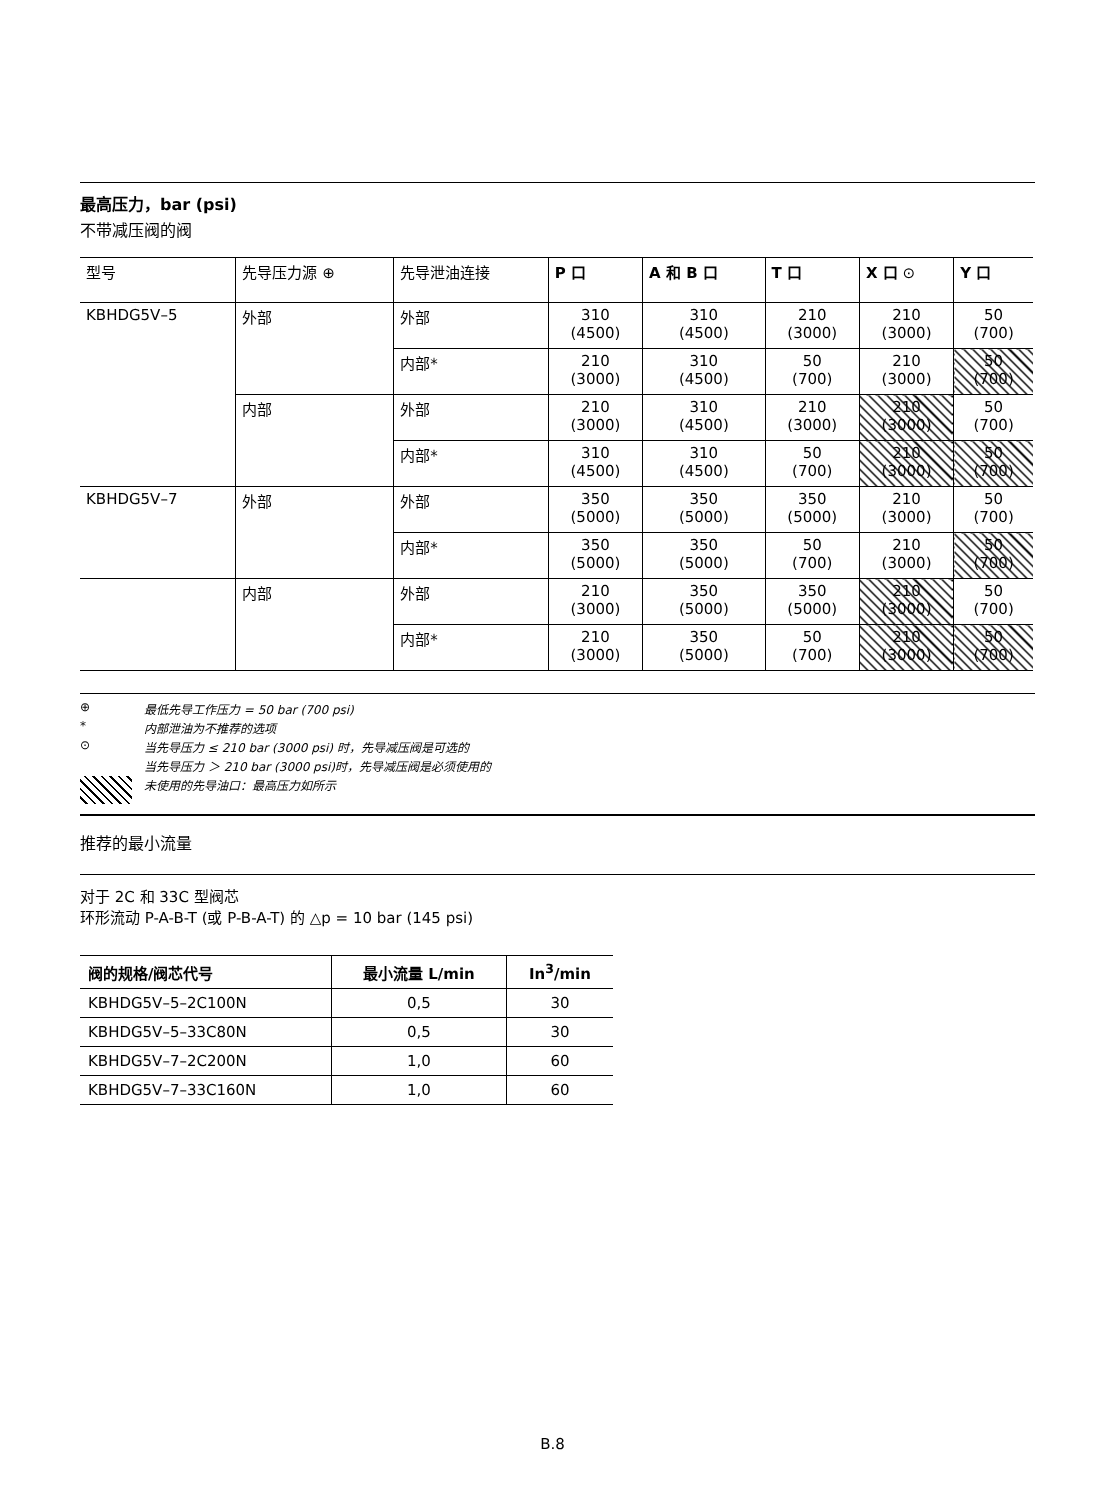最高压力，bar (psi)
不带减压阀的阀
| 型号 | 先导压力源 ⊕ | 先导泄油连接 | P 口 | A 和 B 口 | T 口 | X 口 ⊙ | Y 口 |
| --- | --- | --- | --- | --- | --- | --- | --- |
| KBHDG5V–5 | 外部 | 外部 | 310 (4500) | 310 (4500) | 210 (3000) | 210 (3000) | 50 (700) |
| | | 内部* | 210 (3000) | 310 (4500) | 50 (700) | 210 (3000) | 50 (700) |
| | 内部 | 外部 | 210 (3000) | 310 (4500) | 210 (3000) | 210 (3000) | 50 (700) |
| | | 内部* | 310 (4500) | 310 (4500) | 50 (700) | 210 (3000) | 50 (700) |
| KBHDG5V–7 | 外部 | 外部 | 350 (5000) | 350 (5000) | 350 (5000) | 210 (3000) | 50 (700) |
| | | 内部* | 350 (5000) | 350 (5000) | 50 (700) | 210 (3000) | 50 (700) |
| | 内部 | 外部 | 210 (3000) | 350 (5000) | 350 (5000) | 210 (3000) | 50 (700) |
| | | 内部* | 210 (3000) | 350 (5000) | 50 (700) | 210 (3000) | 50 (700) |
⊕ 最低先导工作压力 = 50 bar (700 psi)
* 内部泄油为不推荐的选项
⊙ 当先导压力 ≤ 210 bar (3000 psi) 时，先导减压阀是可选的
当先导压力 ＞ 210 bar (3000 psi)时，先导减压阀是必须使用的
未使用的先导油口：最高压力如所示
推荐的最小流量
对于 2C 和 33C 型阀芯
环形流动 P-A-B-T (或 P-B-A-T) 的 △p = 10 bar (145 psi)
| 阀的规格/阀芯代号 | 最小流量 L/min | In<sup>3</sup>/min |
| --- | --- | --- |
| KBHDG5V–5–2C100N | 0,5 | 30 |
| KBHDG5V–5–33C80N | 0,5 | 30 |
| KBHDG5V–7–2C200N | 1,0 | 60 |
| KBHDG5V–7–33C160N | 1,0 | 60 |
B.8